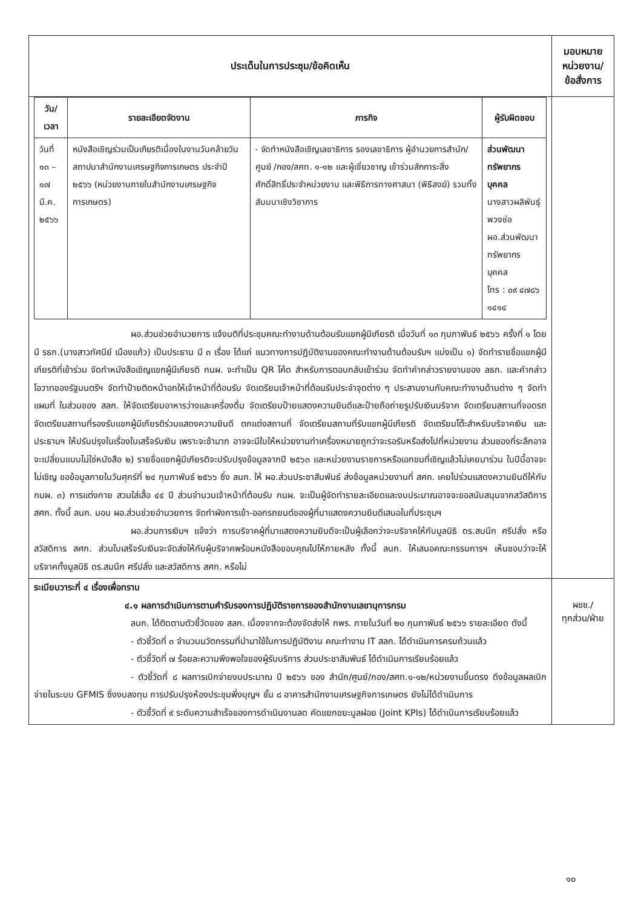| ประเด็นในการประชุม/ข้อคิดเห็น | มอบหมาย หน่วยงาน/ ข้อสั่งการ |
| --- | --- |
| / วัน/เวลา / รายละเอียดจัดงาน / ภารกิจ / ผู้รับผิดชอบ / / --- / --- / --- / --- / / วันที่ ๑๓ – ๑๗ มี.ค. ๒๕๖๖ / หนังสือเชิญร่วมเป็นเกียรติเนื่องในงานวันคล้ายวันสถาปนาสำนักงานเศรษฐกิจการเกษตร ประจำปี ๒๕๖๖ (หน่วยงานภายในสำนักงานเศรษฐกิจการเกษตร) / - จัดทำหนังสือเชิญเลขาธิการ รองเลขาธิการ ผู้อำนวยการสำนัก/ศูนย์ /กอง/สศท. ๑-๑๒ และผู้เชี่ยวชาญ เข้าร่วมสักการะสิ่งศักดิ์สิทธิ์ประจำหน่วยงาน และพิธีการทางศาสนา (พิธีสงฆ์) รวมทั้งสัมมนาเชิงวิชาการ / ส่วนพัฒนาทรัพยากรบุคคล นางสาวผลิพันธุ์ พวงช่อ ผอ.ส่วนพัฒนาทรัพยากรบุคคล โทร : ๐๙ ๔๗๘๖ ๑๔๑๔ / ผอ.ส่วนช่วยอำนวยการ แจ้งมติที่ประชุมคณะทำงานด้านต้อนรับแขกผู้มีเกียรติ เมื่อวันที่ ๑๓ กุมภาพันธ์ ๒๕๖๖ ครั้งที่ ๑ โดยมี รธก.(นางสาวทัศนีย์ เมืองแก้ว) เป็นประธาน มี ๓ เรื่อง ได้แก่ แนวทางการปฏิบัติงานของคณะทำงานด้านต้อนรับฯ แบ่งเป็น ๑) จัดทำรายชื่อแขกผู้มีเกียรติที่เข้าร่วม จัดทำหนังสือเชิญแขกผู้มีเกียรติ กนผ. จะทำเป็น QR โค้ด สำหรับการตอบกลับเข้าร่วม จัดทำคำกล่าวรายงานของ ลธก. และคำกล่าวโอวาทของรัฐมนตรีฯ จัดทำป้ายติดหน้าอกให้เจ้าหน้าที่ต้อนรับ จัดเตรียมเจ้าหน้าที่ต้อนรับประจำจุดต่าง ๆ ประสานงานกับคณะทำงานด้านต่าง ๆ จัดทำแผนที่ ในส่วนของ สลก. ให้จัดเตรียมอาหารว่างและเครื่องดื่ม จัดเตรียมป้ายแสดงความยินดีและป้ายถือถ่ายรูปรับเงินบริจาค จัดเตรียมสถานที่จอดรถ จัดเตรียมสถานที่รองรับแขกผู้มีเกียรติร่วมแสดงความยินดี ตกแต่งสถานที่ จัดเตรียมสถานที่รับแขกผู้มีเกียรติ จัดเตรียมโต๊ะสำหรับบริจาคเงิน และประธานฯ ให้ปรับปรุงในเรื่องใบเสร็จรับเงิน เพราะจะช้ามาก อาจจะมีใบให้หน่วยงานทำเครื่องหมายถูกว่าจะรอรับหรือส่งไปที่หน่วยงาน ส่วนของที่ระลึกอาจจะเปลี่ยนแบบไม่ใช่หนังสือ ๒) รายชื่อแขกผู้มีเกียรติจะปรับปรุงข้อมูลจากปี ๒๕๖๓ และหน่วยงานราชการหรือเอกชนที่เชิญแล้วไม่เคยมาร่วม ในปีนี้อาจจะไม่เชิญ ขอข้อมูลภายในวันศุกร์ที่ ๒๔ กุมภาพันธ์ ๒๕๖๖ ซึ่ง ลนก. ให้ ผอ.ส่วนประชาสัมพันธ์ ส่งข้อมูลหน่วยงานที่ สศก. เคยไปร่วมแสดงความยินดีให้กับ กนผ. ๓) การแต่งกาย สวมใส่เสื้อ ๔๔ ปี ส่วนจำนวนเจ้าหน้าที่ต้อนรับ กนผ. จะเป็นผู้จัดทำรายละเอียดและงบประมาณอาจจะขอสนับสนุนจากสวัสดิการ สศก. ทั้งนี้ ลนก. มอบ ผอ.ส่วนช่วยอำนวยการ จัดทำผังการเข้า-ออกรถยนต์ของผู้ที่มาแสดงความยินดีเสนอในที่ประชุมฯ ผอ.ส่วนการเงินฯ แจ้งว่า การบริจาคผู้ที่มาแสดงความยินดีจะเป็นผู้เลือกว่าจะบริจาคให้กับมูลนิธิ ดร.สมนึก ศรีปลั่ง หรือสวัสดิการ สศก. ส่วนใบเสร็จรับเงินจะจัดส่งให้กับผู้บริจาคพร้อมหนังสือขอบคุณไปให้ภายหลัง ทั้งนี้ ลนก. ให้เสนอคณะกรรมการฯ เห็นชอบว่าจะให้บริจาคทั้งมูลนิธิ ดร.สมนึก ศรีปลั่ง และสวัสดิการ สศก. หรือไม่ | |
| ระเบียบวาระที่ ๔ เรื่องเพื่อทราบ ๔.๑ ผลการดำเนินการตามคำรับรองการปฏิบัติราชการของสำนักงานเลขานุการกรม ลนก. ได้ติดตามตัวชี้วัดของ สลก. เนื่องจากจะต้องจัดส่งให้ กพร. ภายในวันที่ ๒๐ กุมภาพันธ์ ๒๕๖๖ รายละเอียด ดังนี้ - ตัวชี้วัดที่ ๓ จำนวนนวัตกรรมที่นำมาใช้ในการปฏิบัติงาน คณะทำงาน IT สลก. ได้ดำเนินการครบถ้วนแล้ว - ตัวชี้วัดที่ ๗ ร้อยละความพึงพอใจของผู้รับบริการ ส่วนประชาสัมพันธ์ ได้ดำเนินการเรียบร้อยแล้ว - ตัวชี้วัดที่ ๘ ผลการเบิกจ่ายงบประมาณ ปี ๒๕๖๖ ของ สำนัก/ศูนย์/กอง/สศท.๑-๑๒/หน่วยงานขึ้นตรง ดึงข้อมูลผลเบิกจ่ายในระบบ GFMIS ซึ่งงบลงทุน การปรับปรุงห้องประชุมพึ่งบุญฯ ชั้น ๘ อาคารสำนักงานเศรษฐกิจการเกษตร ยังไม่ได้ดำเนินการ - ตัวชี้วัดที่ ๙ ระดับความสำเร็จของการดำเนินงานลด คัดแยกขยะมูลฝอย (Joint KPIs) ได้ดำเนินการเรียบร้อยแล้ว | ผชช./ ทุกส่วน/ฝ่าย |
๑๐